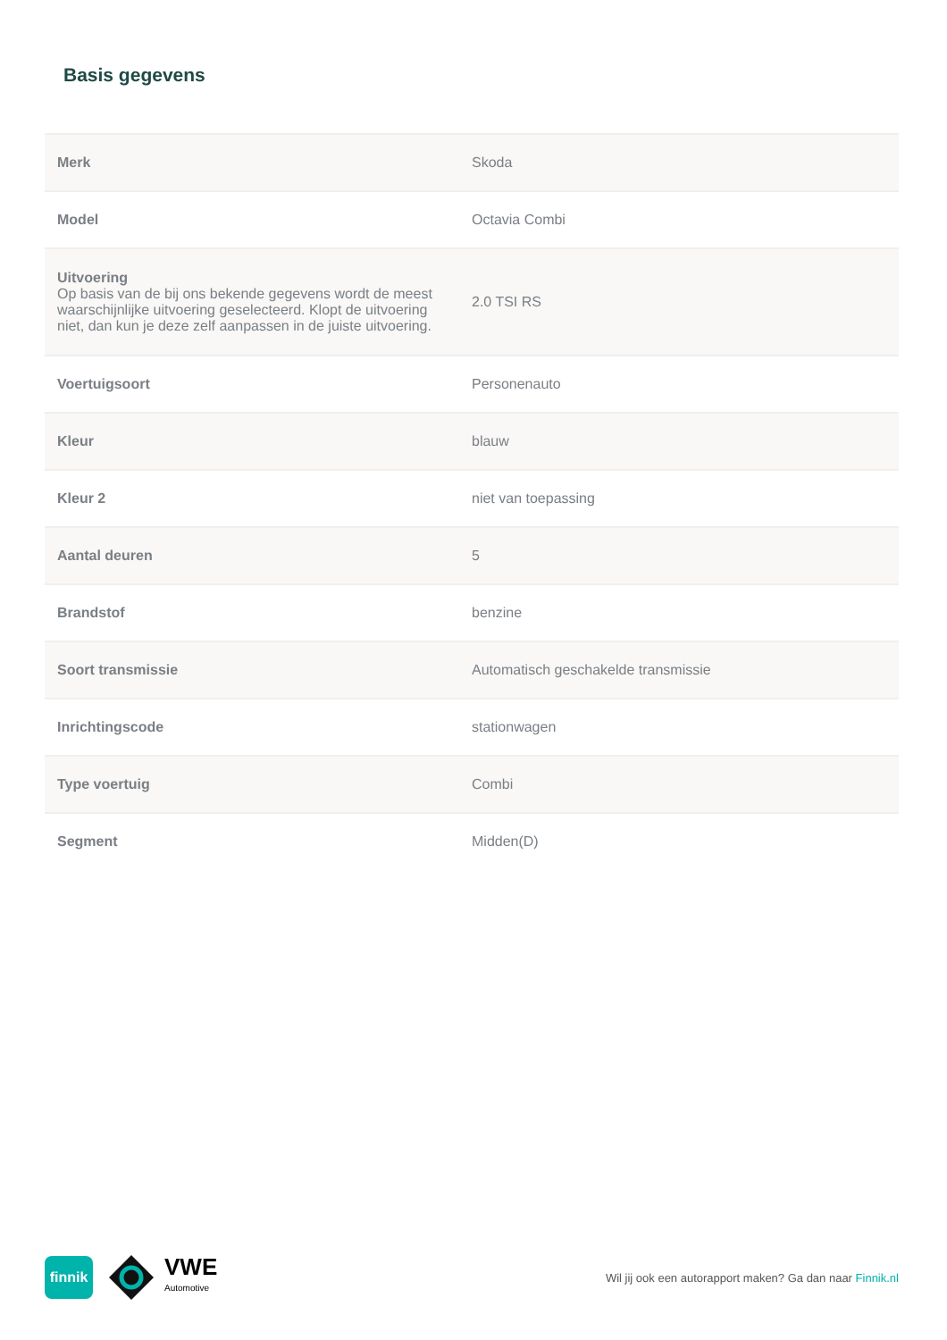Basis gegevens
| Merk | Skoda |
| Model | Octavia Combi |
| Uitvoering Op basis van de bij ons bekende gegevens wordt de meest waarschijnlijke uitvoering geselecteerd. Klopt de uitvoering niet, dan kun je deze zelf aanpassen in de juiste uitvoering. | 2.0 TSI RS |
| Voertuigsoort | Personenauto |
| Kleur | blauw |
| Kleur 2 | niet van toepassing |
| Aantal deuren | 5 |
| Brandstof | benzine |
| Soort transmissie | Automatisch geschakelde transmissie |
| Inrichtingscode | stationwagen |
| Type voertuig | Combi |
| Segment | Midden(D) |
finnik
VWE
Automotive
Wil jij ook een autorapport maken? Ga dan naar Finnik.nl